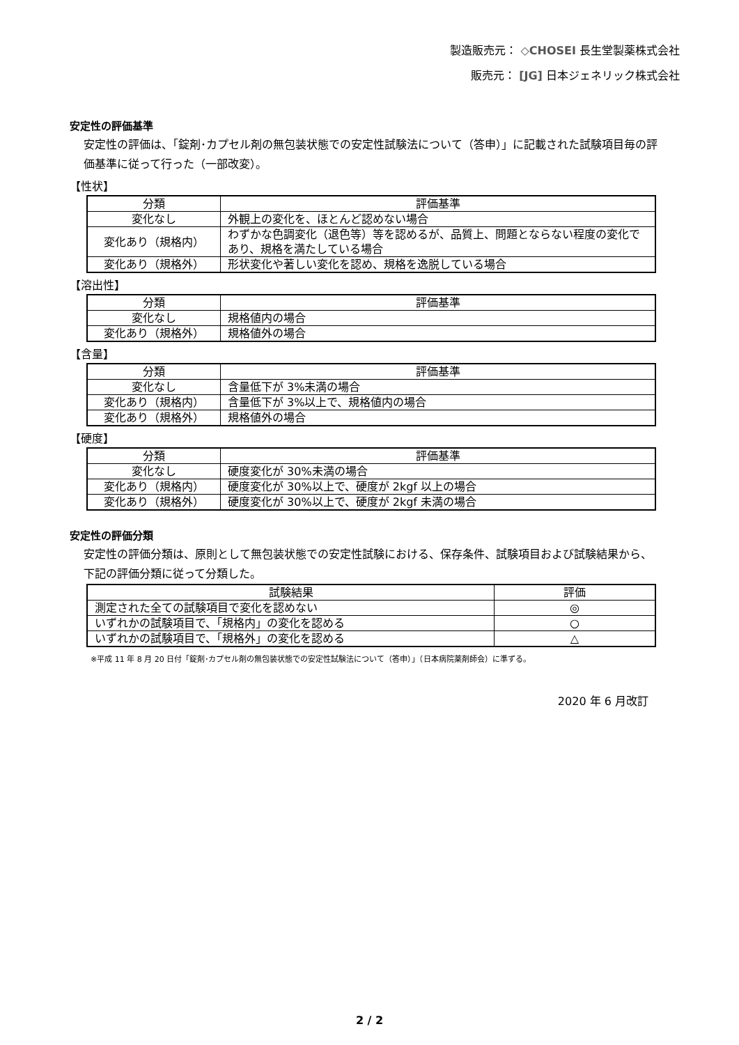製造販売元： ◇CHOSEI 長生堂製薬株式会社
販売元： [JG] 日本ジェネリック株式会社
安定性の評価基準
安定性の評価は、「錠剤･カプセル剤の無包装状態での安定性試験法について（答申）」に記載された試験項目毎の評価基準に従って行った（一部改変）。
【性状】
| 分類 | 評価基準 |
| --- | --- |
| 変化なし | 外観上の変化を、ほとんど認めない場合 |
| 変化あり（規格内） | わずかな色調変化（退色等）等を認めるが、品質上、問題とならない程度の変化であり、規格を満たしている場合 |
| 変化あり（規格外） | 形状変化や著しい変化を認め、規格を逸脱している場合 |
【溶出性】
| 分類 | 評価基準 |
| --- | --- |
| 変化なし | 規格値内の場合 |
| 変化あり（規格外） | 規格値外の場合 |
【含量】
| 分類 | 評価基準 |
| --- | --- |
| 変化なし | 含量低下が 3%未満の場合 |
| 変化あり（規格内） | 含量低下が 3%以上で、規格値内の場合 |
| 変化あり（規格外） | 規格値外の場合 |
【硬度】
| 分類 | 評価基準 |
| --- | --- |
| 変化なし | 硬度変化が 30%未満の場合 |
| 変化あり（規格内） | 硬度変化が 30%以上で、硬度が 2kgf 以上の場合 |
| 変化あり（規格外） | 硬度変化が 30%以上で、硬度が 2kgf 未満の場合 |
安定性の評価分類
安定性の評価分類は、原則として無包装状態での安定性試験における、保存条件、試験項目および試験結果から、下記の評価分類に従って分類した。
| 試験結果 | 評価 |
| --- | --- |
| 測定された全ての試験項目で変化を認めない | ◎ |
| いずれかの試験項目で、「規格内」の変化を認める | ○ |
| いずれかの試験項目で、「規格外」の変化を認める | △ |
※平成 11 年 8 月 20 日付「錠剤･カプセル剤の無包装状態での安定性試験法について（答申）」（日本病院薬剤師会）に準ずる。
2020 年 6 月改訂
2 / 2